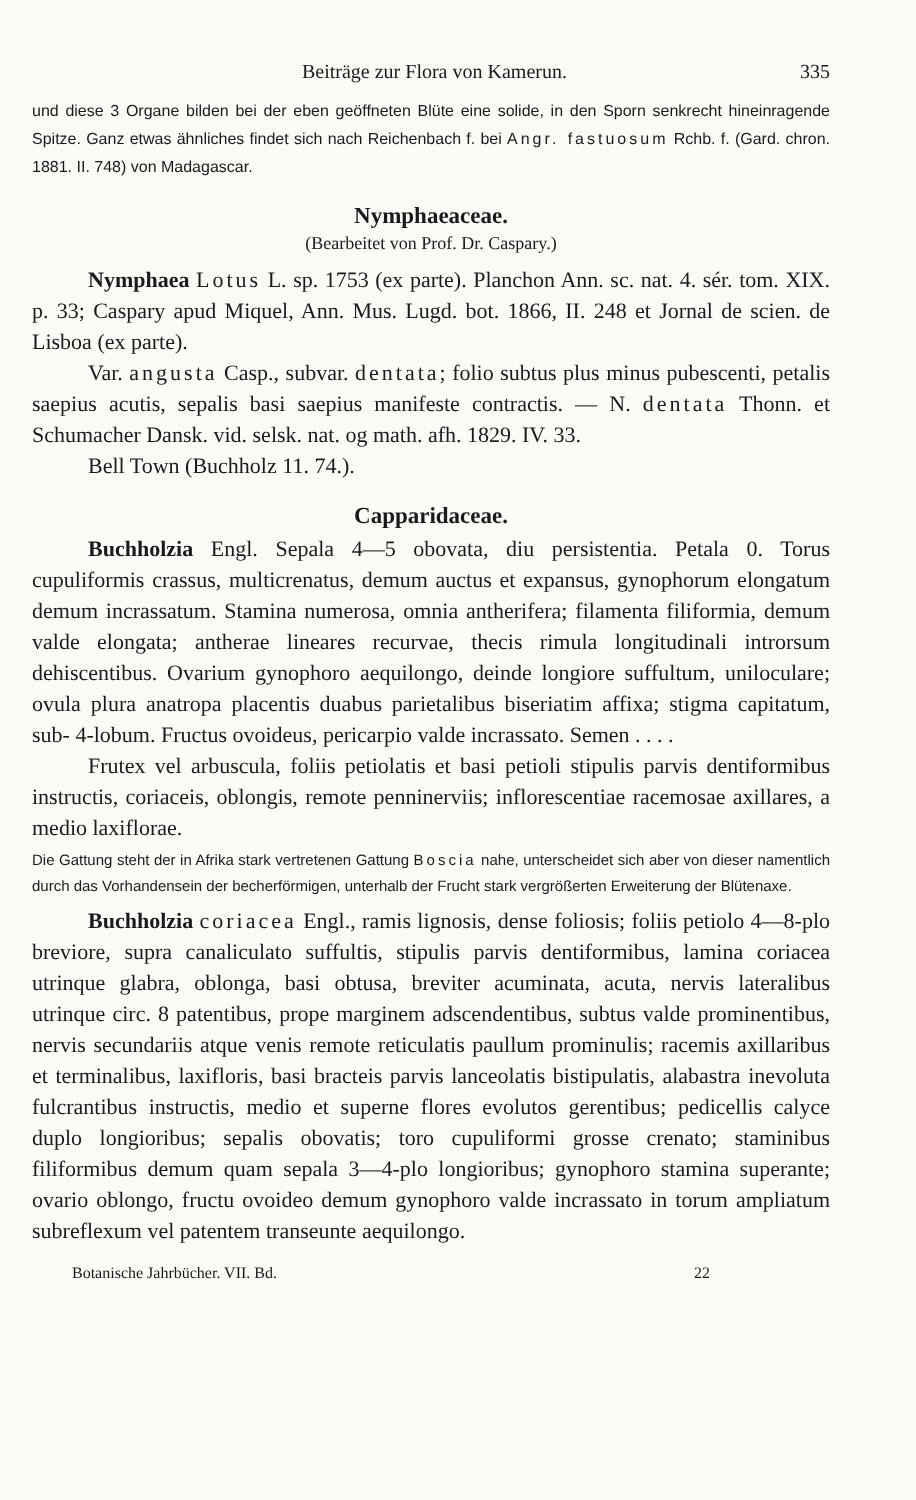Beiträge zur Flora von Kamerun. 335
und diese 3 Organe bilden bei der eben geöffneten Blüte eine solide, in den Sporn senkrecht hineinragende Spitze. Ganz etwas ähnliches findet sich nach Reichenbach f. bei Angr. fastuosum Rchb. f. (Gard. chron. 1881. II. 748) von Madagascar.
Nymphaeaceae.
(Bearbeitet von Prof. Dr. Caspary.)
Nymphaea Lotus L. sp. 1753 (ex parte). Planchon Ann. sc. nat. 4. sér. tom. XIX. p. 33; Caspary apud Miquel, Ann. Mus. Lugd. bot. 1866, II. 248 et Jornal de scien. de Lisboa (ex parte).
Var. angusta Casp., subvar. dentata; folio subtus plus minus pubescenti, petalis saepius acutis, sepalis basi saepius manifeste contractis. — N. dentata Thonn. et Schumacher Dansk. vid. selsk. nat. og math. afh. 1829. IV. 33.
Bell Town (Buchholz 11. 74.).
Capparidaceae.
Buchholzia Engl. Sepala 4—5 obovata, diu persistentia. Petala 0. Torus cupuliformis crassus, multicrenatus, demum auctus et expansus, gynophorum elongatum demum incrassatum. Stamina numerosa, omnia antherifera; filamenta filiformia, demum valde elongata; antherae lineares recurvae, thecis rimula longitudinali introrsum dehiscentibus. Ovarium gynophoro aequilongo, deinde longiore suffultum, uniloculare; ovula plura anatropa placentis duabus parietalibus biseriatim affixa; stigma capitatum, sub- 4-lobum. Fructus ovoideus, pericarpio valde incrassato. Semen . . . .
Frutex vel arbuscula, foliis petiolatis et basi petioli stipulis parvis dentiformibus instructis, coriaceis, oblongis, remote penninerviis; inflorescentiae racemosae axillares, a medio laxiflorae.
Die Gattung steht der in Afrika stark vertretenen Gattung Boscia nahe, unterscheidet sich aber von dieser namentlich durch das Vorhandensein der becherförmigen, unterhalb der Frucht stark vergrößerten Erweiterung der Blütenaxe.
Buchholzia coriacea Engl., ramis lignosis, dense foliosis; foliis petiolo 4—8-plo breviore, supra canaliculato suffultis, stipulis parvis dentiformibus, lamina coriacea utrinque glabra, oblonga, basi obtusa, breviter acuminata, acuta, nervis lateralibus utrinque circ. 8 patentibus, prope marginem adscendentibus, subtus valde prominentibus, nervis secundariis atque venis remote reticulatis paullum prominulis; racemis axillaribus et terminalibus, laxifloris, basi bracteis parvis lanceolatis bistipulatis, alabastra inevoluta fulcrantibus instructis, medio et superne flores evolutos gerentibus; pedicellis calyce duplo longioribus; sepalis obovatis; toro cupuliformi grosse crenato; staminibus filiformibus demum quam sepala 3—4-plo longioribus; gynophoro stamina superante; ovario oblongo, fructu ovoideo demum gynophoro valde incrassato in torum ampliatum subreflexum vel patentem transeunte aequilongo.
Botanische Jahrbücher. VII. Bd. 22